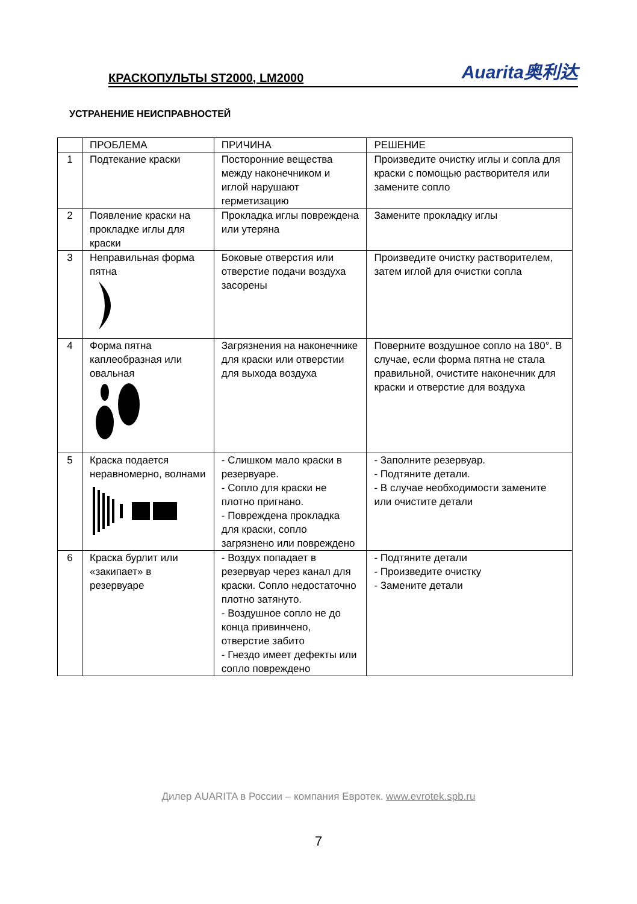КРАСКОПУЛЬТЫ ST2000, LM2000 Auarita奥利达
УСТРАНЕНИЕ НЕИСПРАВНОСТЕЙ
| | ПРОБЛЕМА | ПРИЧИНА | РЕШЕНИЕ |
| --- | --- | --- | --- |
| 1 | Подтекание краски | Посторонние вещества между наконечником и иглой нарушают герметизацию | Произведите очистку иглы и сопла для краски с помощью растворителя или замените сопло |
| 2 | Появление краски на прокладке иглы для краски | Прокладка иглы повреждена или утеряна | Замените прокладку иглы |
| 3 | Неправильная форма пятна | Боковые отверстия или отверстие подачи воздуха засорены | Произведите очистку растворителем, затем иглой для очистки сопла |
| 4 | Форма пятна каплеобразная или овальная | Загрязнения на наконечнике для краски или отверстии для выхода воздуха | Поверните воздушное сопло на 180°. В случае, если форма пятна не стала правильной, очистите наконечник для краски и отверстие для воздуха |
| 5 | Краска подается неравномерно, волнами | - Слишком мало краски в резервуаре. - Сопло для краски не плотно пригнано. - Повреждена прокладка для краски, сопло загрязнено или повреждено | - Заполните резервуар. - Подтяните детали. - В случае необходимости замените или очистите детали |
| 6 | Краска бурлит или «закипает» в резервуаре | - Воздух попадает в резервуар через канал для краски. Сопло недостаточно плотно затянуто. - Воздушное сопло не до конца привинчено, отверстие забито - Гнездо имеет дефекты или сопло повреждено | - Подтяните детали - Произведите очистку - Замените детали |
Дилер AUARITA в России – компания Евротек. www.evrotek.spb.ru
7